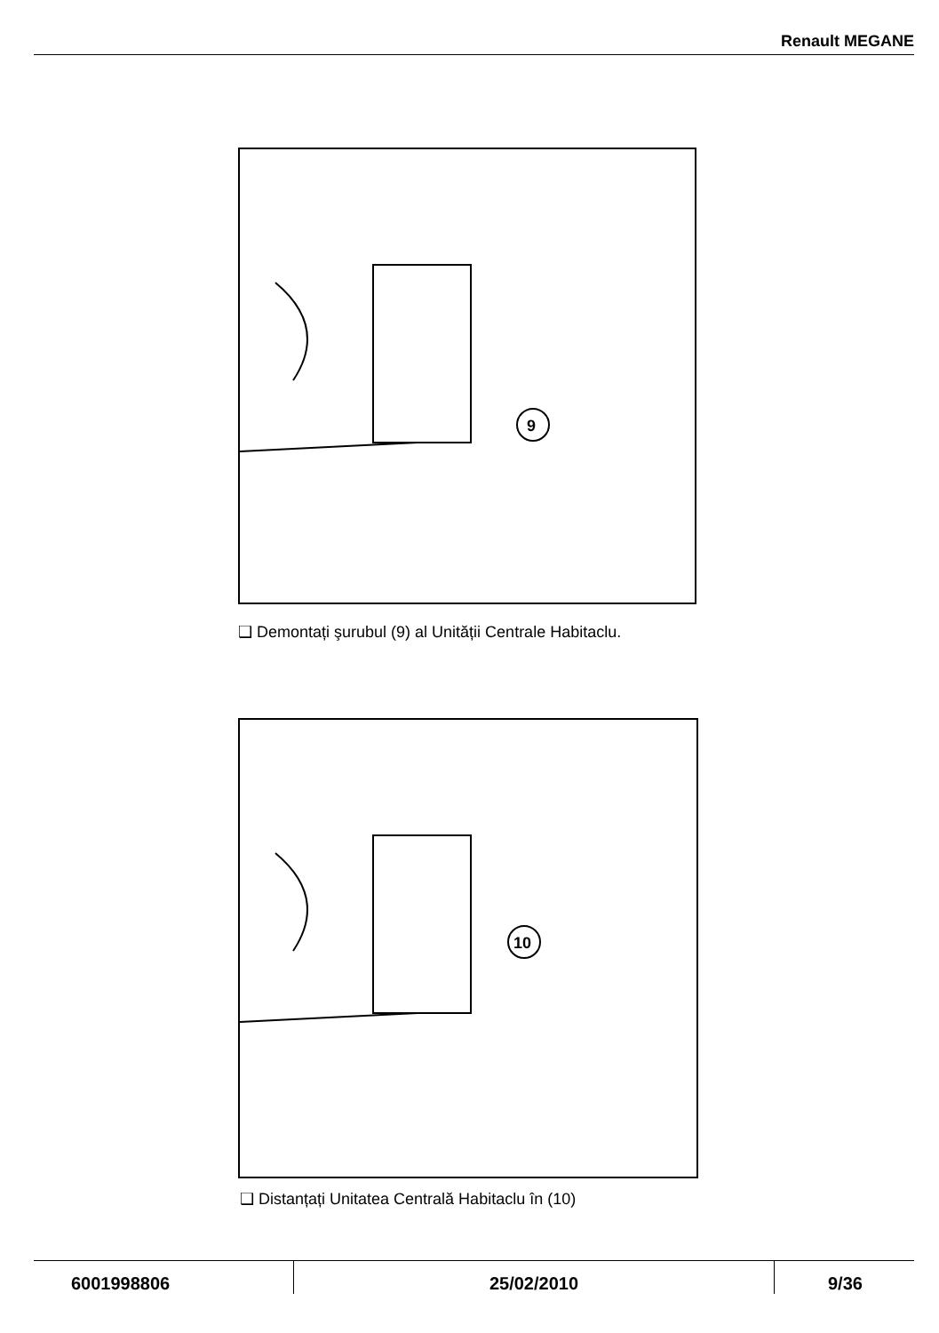Renault MEGANE
9
❑ Demontați şurubul (9) al Unității Centrale Habitaclu.
10
❑ Distanțați Unitatea Centrală Habitaclu în (10)
6001998806 25/02/2010 9/36